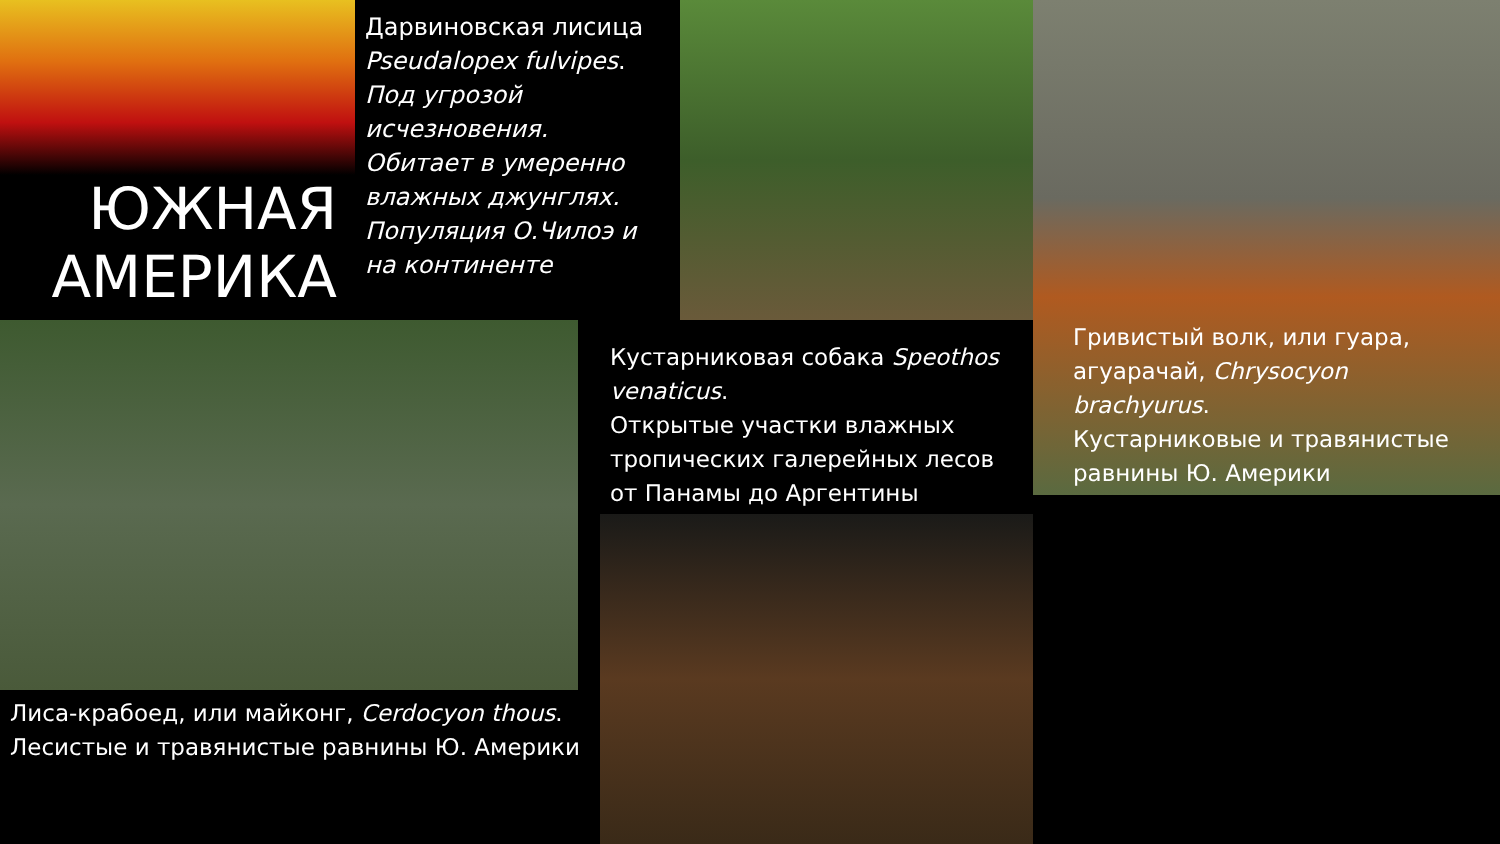ЮЖНАЯ АМЕРИКА
Дарвиновская лисица Pseudalopex fulvipes.
Под угрозой исчезновения.
Обитает в умеренно влажных джунглях.
Популяция О.Чилоэ и на континенте
Лиса-крабоед, или майконг, Cerdocyon thous.
Лесистые и травянистые равнины Ю. Америки
Кустарниковая собака Speothos venaticus.
Открытые участки влажных тропических галерейных лесов от Панамы до Аргентины
Гривистый волк, или гуара, агуарачай, Chrysocyon brachyurus.
Кустарниковые и травянистые равнины Ю. Америки